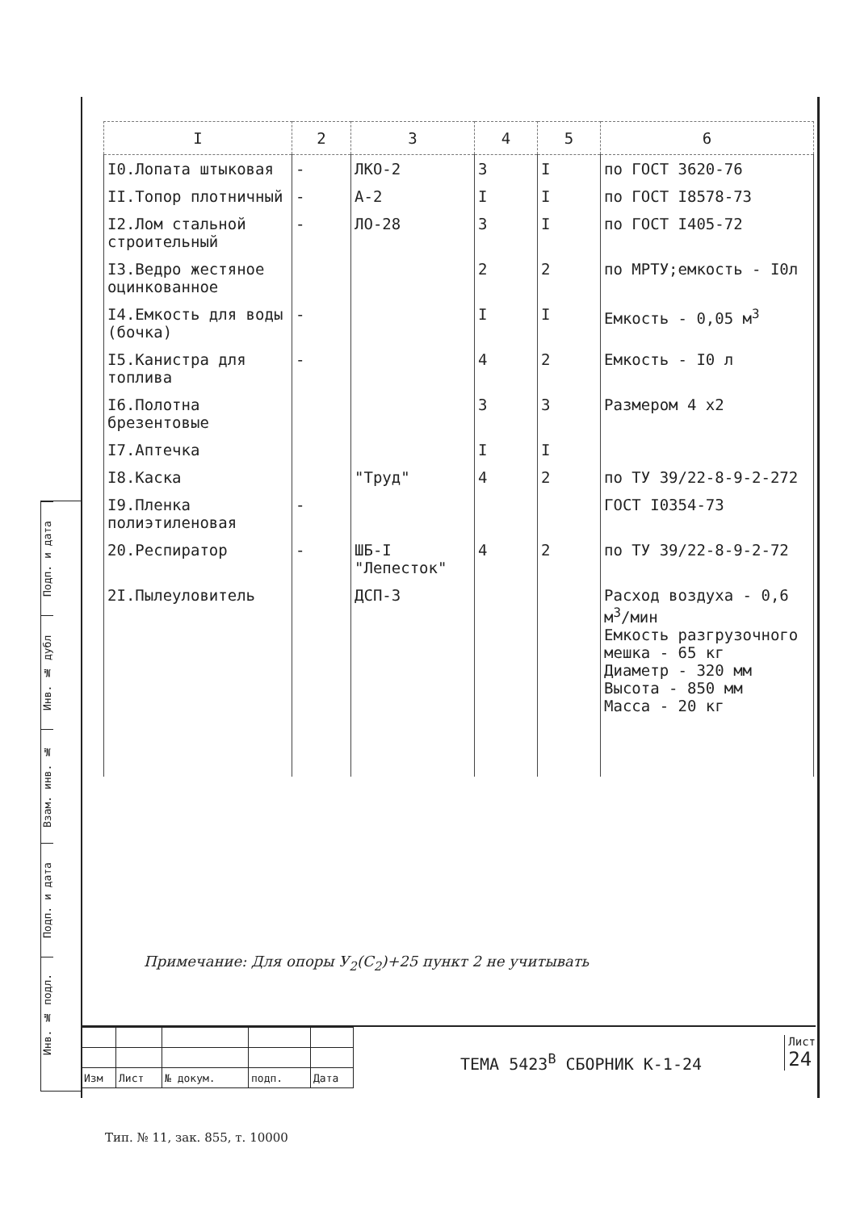| I | 2 | 3 | 4 | 5 | 6 |
| --- | --- | --- | --- | --- | --- |
| I0.Лопата штыковая | - | ЛКО-2 | 3 | I | по ГОСТ 3620-76 |
| II.Топор плотничный | - | А-2 | I | I | по ГОСТ I8578-73 |
| I2.Лом стальной строительный | - | ЛО-28 | 3 | I | по ГОСТ I405-72 |
| I3.Ведро жестяное оцинкованное | | | 2 | 2 | по МРТУ;емкость - I0л |
| I4.Емкость для воды (бочка) | - | | I | I | Емкость - 0,05 м<sup>3</sup> |
| I5.Канистра для топлива | - | | 4 | 2 | Емкость - I0 л |
| I6.Полотна брезентовые | | | 3 | 3 | Размером 4 х2 |
| I7.Аптечка | | | I | I | |
| I8.Каска | | "Труд" | 4 | 2 | по ТУ 39/22-8-9-2-272 |
| I9.Пленка полиэтиленовая | - | | | | ГОСТ I0354-73 |
| 20.Респиратор | - | ШБ-I "Лепесток" | 4 | 2 | по ТУ 39/22-8-9-2-72 |
| 2I.Пылеуловитель | | ДСП-3 | | | Расход воздуха - 0,6 м<sup>3</sup>/мин Емкость разгрузочного мешка - 65 кг Диаметр - 320 мм Высота - 850 мм Масса - 20 кг |
Примечание: Для опоры У<sub>2</sub>(С<sub>2</sub>)+25 пункт 2 не учитывать
Подп. и дата
Инв. № дубл
Взам. инв. №
Подп. и дата
Инв. № подл.
| Изм | Лист | № докум. | подп. | Дата |
ТЕМА 5423<sup>В</sup> СБОРНИК К-1-24
Лист
24
Тип. № 11, зак. 855, т. 10000